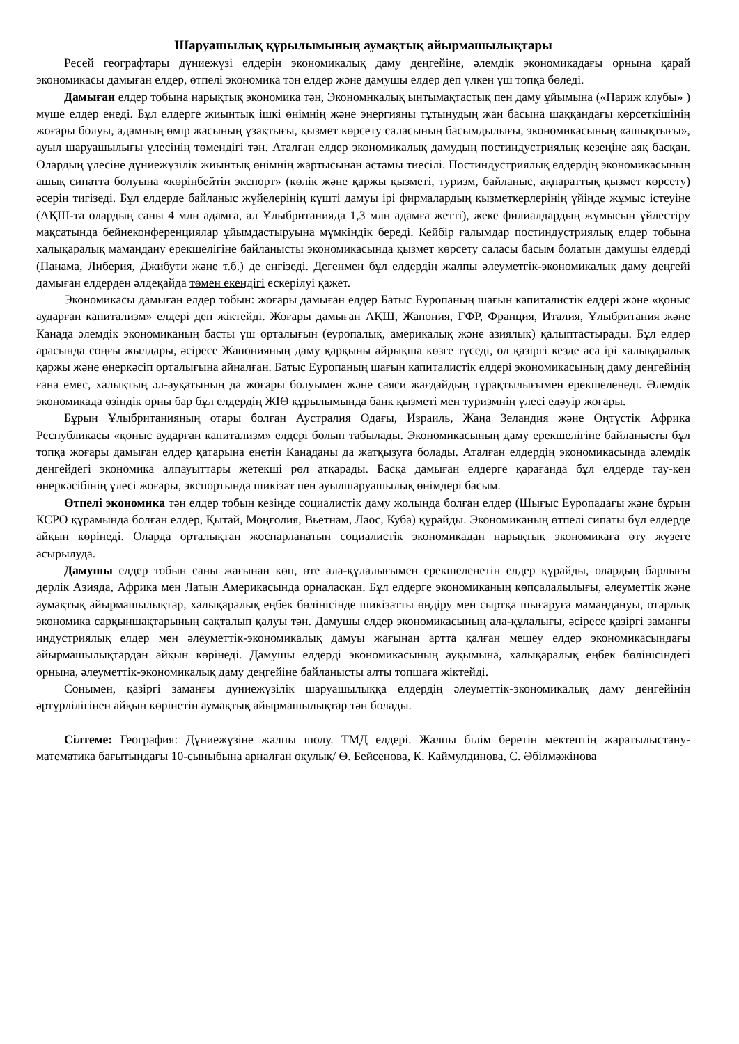Шаруашылық құрылымының аумақтық айырмашылықтары
Ресей географтары дүниежүзі елдерін экономикалық даму деңгейіне, әлемдік экономикадағы орнына қарай экономикасы дамыған елдер, өтпелі экономика тән елдер және дамушы елдер деп үлкен үш топқа бөледі.
Дамыған елдер тобына нарықтық экономика тән, Экономнкалық ынтымақтастық пен даму ұйымына («Париж клубы» ) мүше елдер енеді. Бұл елдерге жиынтық ішкі өнімнің және энергияны тұтынудың жан басына шаққандағы көрсеткішінің жоғары болуы, адамның өмір жасының ұзақтығы, қызмет көрсету саласының басымдылығы, экономикасының «ашықтығы», ауыл шаруашылығы үлесінің төмендігі тән. Аталған елдер экономикалық дамудың постиндустриялық кезеңіне аяқ басқан. Олардың үлесіне дүниежүзілік жиынтық өнімнің жартысынан астамы тиесілі. Постиндустриялық елдердің экономикасының ашық сипатта болуына «көрінбейтін экспорт» (көлік және қаржы қызметі, туризм, байланыс, ақпараттық қызмет көрсету) әсерін тигізеді. Бұл елдерде байланыс жүйелерінің күшті дамуы ірі фирмалардың қызметкерлерінің үйінде жұмыс істеуіне (АҚШ-та олардың саны 4 млн адамға, ал Ұлыбританияда 1,3 млн адамға жетті), жеке филиалдардың жұмысын үйлестіру мақсатында бейнеконференциялар ұйымдастыруына мүмкіндік береді. Кейбір ғалымдар постиндустриялық елдер тобына халықаралық мамандану ерекшелігіне байланысты экономикасында қызмет көрсету саласы басым болатын дамушы елдерді (Панама, Либерия, Джибути және т.б.) де енгізеді. Дегенмен бұл елдердің жалпы әлеуметгік-экономикалық даму деңгейі дамыған елдерден әлдеқайда төмен екендігі ескерілуі қажет.
Экономикасы дамыған елдер тобын: жоғары дамыған елдер Батыс Еуропаның шағын капиталистік елдері және «қоныс аударған капитализм» елдері деп жіктейді. Жоғары дамыған АҚШ, Жапония, ГФР, Франция, Италия, Ұлыбритания және Канада әлемдік экономиканың басты үш орталығын (еуропалық, америкалық және азиялық) қалыптастырады. Бұл елдер арасында соңғы жылдары, әсіресе Жапонияның даму қарқыны айрықша көзге түседі, ол қазіргі кезде аса ірі халықаралық қаржы және өнеркәсіп орталығына айналған. Батыс Еуропаның шағын капиталистік елдері экономикасының даму деңгейінің ғана емес, халықтың әл-ауқатының да жоғары болуымен және саяси жағдайдың тұрақтылығымен ерекшеленеді. Әлемдік экономикада өзіндік орны бар бұл елдердің ЖІӨ құрылымында банк қызметі мен туризмнің үлесі едәуір жоғары.
Бұрын Ұлыбританияның отары болған Аустралия Одағы, Израиль, Жаңа Зеландия және Оңтүстік Африка Республикасы «қоныс аударған капитализм» елдері болып табылады. Экономикасының даму ерекшелігіне байланысты бұл топқа жоғары дамыған елдер қатарына енетін Канаданы да жатқызуға болады. Аталған елдердің экономикасында әлемдік деңгейдегі экономика алпауыттары жетекші рөл атқарады. Басқа дамыған елдерге қарағанда бұл елдерде тау-кен өнеркәсібінің үлесі жоғары, экспортында шикізат пен ауылшаруашылық өнімдері басым.
Өтпелі экономика тән елдер тобын кезінде социалистік даму жолында болған елдер (Шығыс Еуропадағы және бұрын КСРО құрамында болған елдер, Қытай, Моңғолия, Вьетнам, Лаос, Куба) құрайды. Экономиканың өтпелі сипаты бұл елдерде айқын көрінеді. Оларда орталықтан жоспарланатын социалистік экономикадан нарықтық экономикаға өту жүзеге асырылуда.
Дамушы елдер тобын саны жағынан көп, өте ала-құлалығымен ерекшеленетін елдер құрайды, олардың барлығы дерлік Азияда, Африка мен Латын Америкасында орналасқан. Бұл елдерге экономиканың көпсалалылығы, әлеуметтік және аумақтық айырмашылықтар, халықаралық еңбек бөлінісінде шикізатты өндіру мен сыртқа шығаруға мамандануы, отарлық экономика сарқыншақтарының сақталып қалуы тән. Дамушы елдер экономикасының ала-құлалығы, әсіресе қазіргі заманғы индустриялық елдер мен әлеуметтік-экономикалық дамуы жағынан артта қалған мешеу елдер экономикасындағы айырмашылықтардан айқын көрінеді. Дамушы елдерді экономикасының ауқымына, халықаралық еңбек бөлінісіндегі орнына, әлеуметтік-экономикалық даму деңгейіне байланысты алты топшаға жіктейді.
Сонымен, қазіргі заманғы дүниежүзілік шаруашылыққа елдердің әлеуметтік-экономикалық даму деңгейінің әртүрлілігінен айқын көрінетін аумақтық айырмашылықтар тән болады.
Сілтеме: География: Дүниежүзіне жалпы шолу. ТМД елдері. Жалпы білім беретін мектептің жаратылыстану-математика бағытындағы 10-сыныбына арналған оқулық/ Ө. Бейсенова, К. Каймулдинова, С. Әбілмәжінова